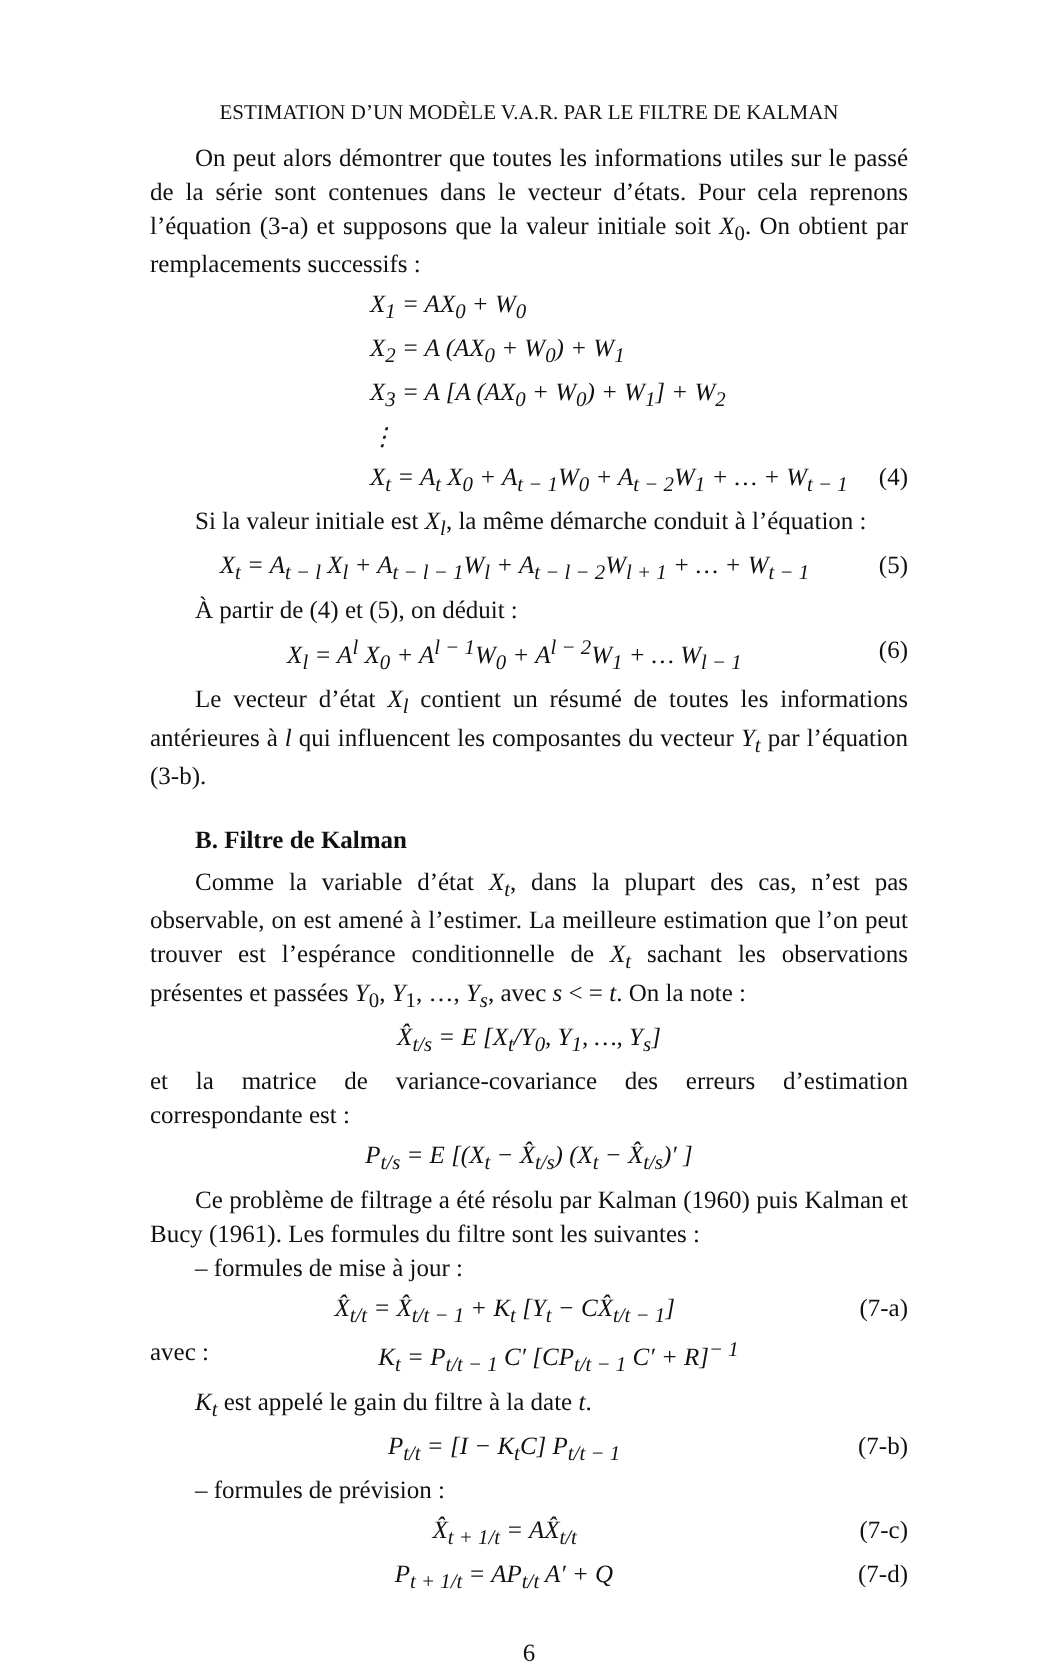ESTIMATION D’UN MODÈLE V.A.R. PAR LE FILTRE DE KALMAN
On peut alors démontrer que toutes les informations utiles sur le passé de la série sont contenues dans le vecteur d’états. Pour cela reprenons l’équation (3-a) et supposons que la valeur initiale soit X<sub>0</sub>. On obtient par remplacements successifs :
X<sub>1</sub> = AX<sub>0</sub> + W<sub>0</sub>
X<sub>2</sub> = A (AX<sub>0</sub> + W<sub>0</sub>) + W<sub>1</sub>
X<sub>3</sub> = A [A (AX<sub>0</sub> + W<sub>0</sub>) + W<sub>1</sub>] + W<sub>2</sub>
⋮
X<sub>t</sub> = A<sub>t</sub> X<sub>0</sub> + A<sub>t − 1</sub>W<sub>0</sub> + A<sub>t − 2</sub>W<sub>1</sub> + … + W<sub>t − 1</sub> (4)
Si la valeur initiale est X<sub>l</sub>, la même démarche conduit à l’équation :
X<sub>t</sub> = A<sub>t − l</sub> X<sub>l</sub> + A<sub>t − l − 1</sub>W<sub>l</sub> + A<sub>t − l − 2</sub>W<sub>l + 1</sub> + … + W<sub>t − 1</sub> (5)
À partir de (4) et (5), on déduit :
X<sub>l</sub> = A<sup>l</sup> X<sub>0</sub> + A<sup>l − 1</sup>W<sub>0</sub> + A<sup>l − 2</sup>W<sub>1</sub> + … W<sub>l − 1</sub> (6)
Le vecteur d’état X<sub>l</sub> contient un résumé de toutes les informations antérieures à l qui influencent les composantes du vecteur Y<sub>t</sub> par l’équation (3-b).
B. Filtre de Kalman
Comme la variable d’état X<sub>t</sub>, dans la plupart des cas, n’est pas observable, on est amené à l’estimer. La meilleure estimation que l’on peut trouver est l’espérance conditionnelle de X<sub>t</sub> sachant les observations présentes et passées Y<sub>0</sub>, Y<sub>1</sub>, …, Y<sub>s</sub>, avec s < = t. On la note :
X̂<sub>t/s</sub> = E [X<sub>t</sub>/Y<sub>0</sub>, Y<sub>1</sub>, …, Y<sub>s</sub>]
et la matrice de variance-covariance des erreurs d’estimation correspondante est :
P<sub>t/s</sub> = E [(X<sub>t</sub> − X̂<sub>t/s</sub>) (X<sub>t</sub> − X̂<sub>t/s</sub>)′ ]
Ce problème de filtrage a été résolu par Kalman (1960) puis Kalman et Bucy (1961). Les formules du filtre sont les suivantes :
– formules de mise à jour :
X̂<sub>t/t</sub> = X̂<sub>t/t − 1</sub> + K<sub>t</sub> [Y<sub>t</sub> − CX̂<sub>t/t − 1</sub>] (7-a)
avec : K<sub>t</sub> = P<sub>t/t − 1</sub> C′ [CP<sub>t/t − 1</sub> C′ + R]<sup>− 1</sup>
K<sub>t</sub> est appelé le gain du filtre à la date t.
P<sub>t/t</sub> = [I − K<sub>t</sub>C] P<sub>t/t − 1</sub> (7-b)
– formules de prévision :
X̂<sub>t + 1/t</sub> = AX̂<sub>t/t</sub> (7-c)
P<sub>t + 1/t</sub> = AP<sub>t/t</sub> A′ + Q (7-d)
6